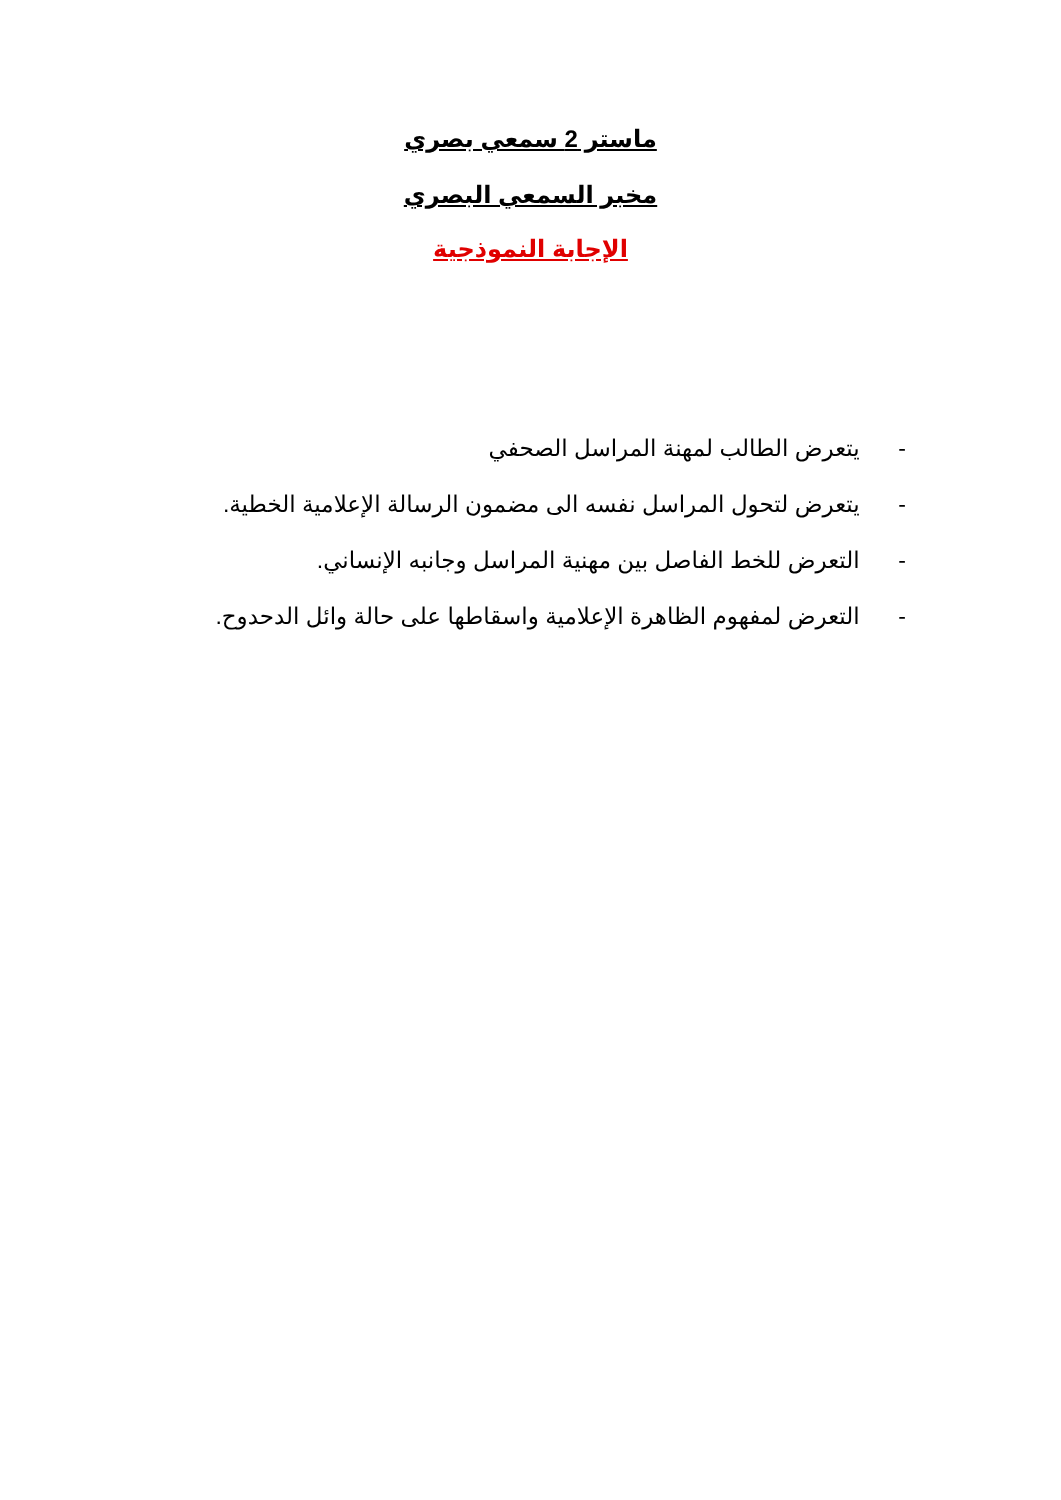ماستر 2 سمعي بصري
مخبر السمعي البصري
الإجابة النموذجية
- يتعرض الطالب لمهنة المراسل الصحفي
- يتعرض لتحول المراسل نفسه الى مضمون الرسالة الإعلامية الخطية.
- التعرض للخط الفاصل بين مهنية المراسل وجانبه الإنساني.
- التعرض لمفهوم الظاهرة الإعلامية واسقاطها على حالة وائل الدحدوح.